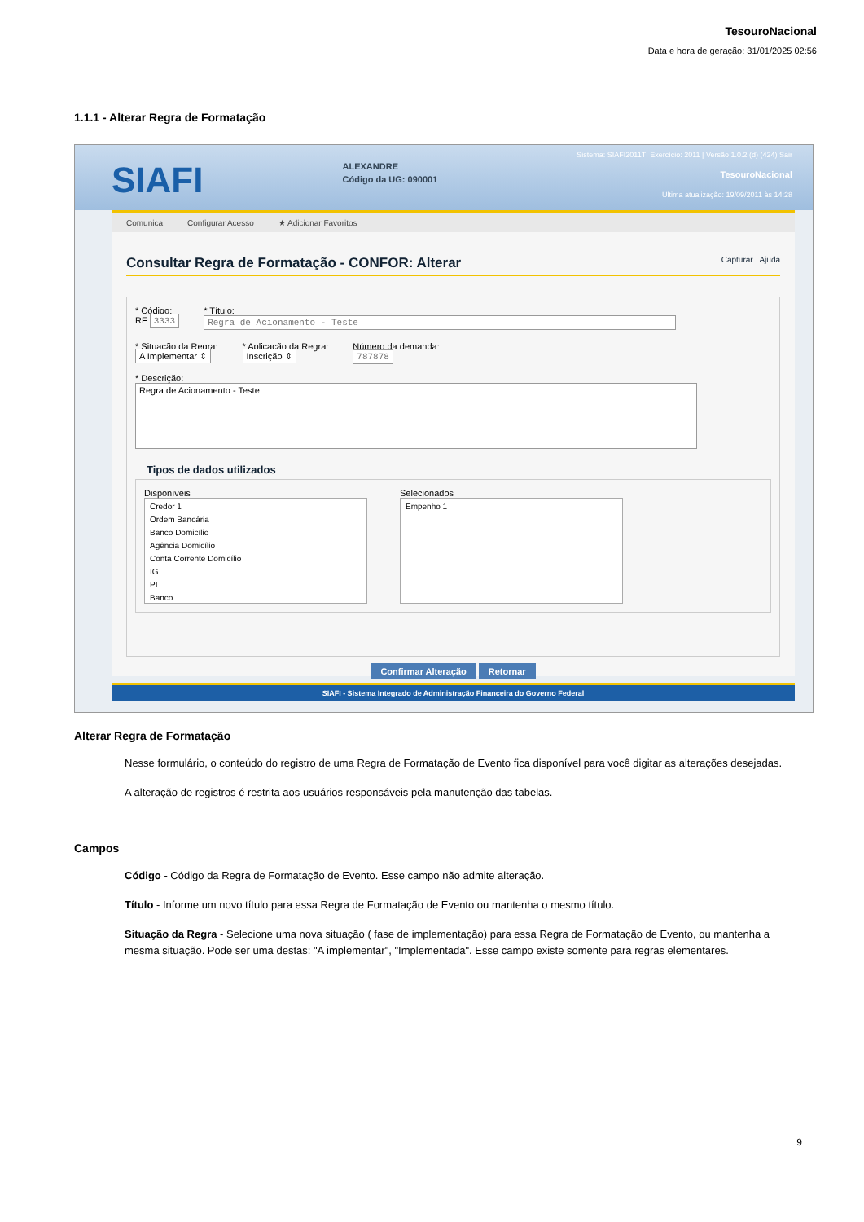TesouroNacional
Data e hora de geração: 31/01/2025 02:56
1.1.1 - Alterar Regra de Formatação
SIAFI
ALEXANDRE
Código da UG: 090001
Sistema: SIAFI2011TI Exercício: 2011 | Versão 1.0.2 (d) (424) Sair
TesouroNacional
Última atualização: 19/09/2011 às 14:28
Comunica Configurar Acesso ★ Adicionar Favoritos
Consultar Regra de Formatação - CONFOR: Alterar Capturar Ajuda
* Código:
RF 3333
* Título:
Regra de Acionamento - Teste
* Situação da Regra:
A Implementar ⇕
* Aplicação da Regra:
Inscrição ⇕
Número da demanda:
787878
* Descrição:
Regra de Acionamento - Teste
Tipos de dados utilizados
Disponíveis
Credor 1
Ordem Bancária
Banco Domicílio
Agência Domicílio
Conta Corrente Domicílio
IG
PI
Banco
Selecionados
Empenho 1
Confirmar Alteração Retornar
SIAFI - Sistema Integrado de Administração Financeira do Governo Federal
Alterar Regra de Formatação
Nesse formulário, o conteúdo do registro de uma Regra de Formatação de Evento fica disponível para você digitar as alterações desejadas.
A alteração de registros é restrita aos usuários responsáveis pela manutenção das tabelas.
Campos
Código - Código da Regra de Formatação de Evento. Esse campo não admite alteração.
Título - Informe um novo título para essa Regra de Formatação de Evento ou mantenha o mesmo título.
Situação da Regra - Selecione uma nova situação ( fase de implementação) para essa Regra de Formatação de Evento, ou mantenha a mesma situação. Pode ser uma destas: "A implementar", "Implementada". Esse campo existe somente para regras elementares.
9